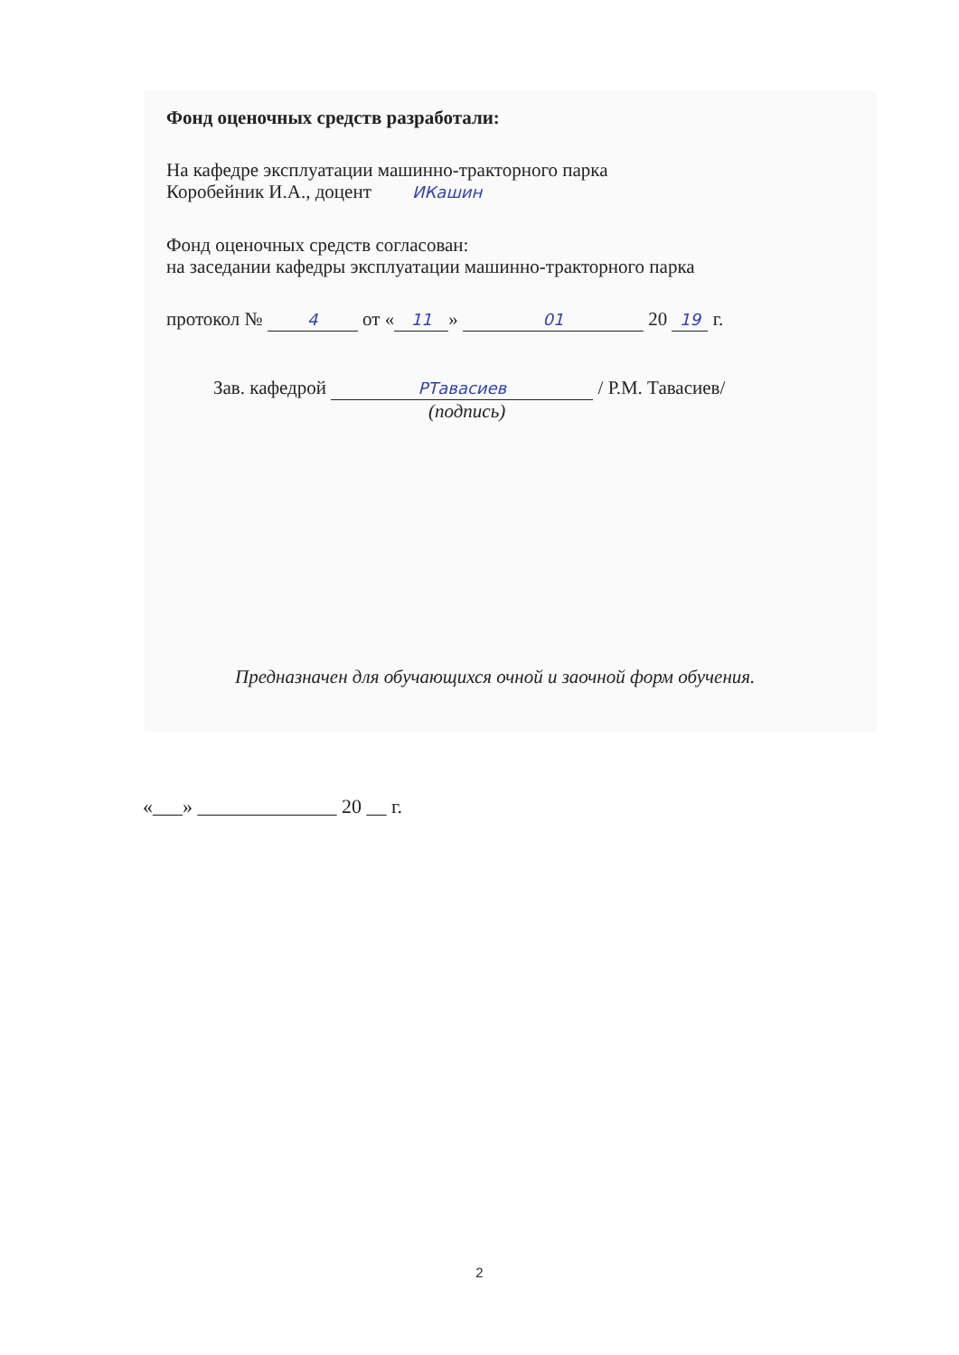Фонд оценочных средств разработали:
На кафедре эксплуатации машинно-тракторного парка
Коробейник И.А., доцент ИКашин
Фонд оценочных средств согласован:
на заседании кафедры эксплуатации машинно-тракторного парка
протокол № 4 от « 11 » 01 20 19 г.
Зав. кафедрой РТавасиев / Р.М. Тавасиев/
(подпись)
Предназначен для обучающихся очной и заочной форм обучения.
«___» ______________ 20 __ г.
2